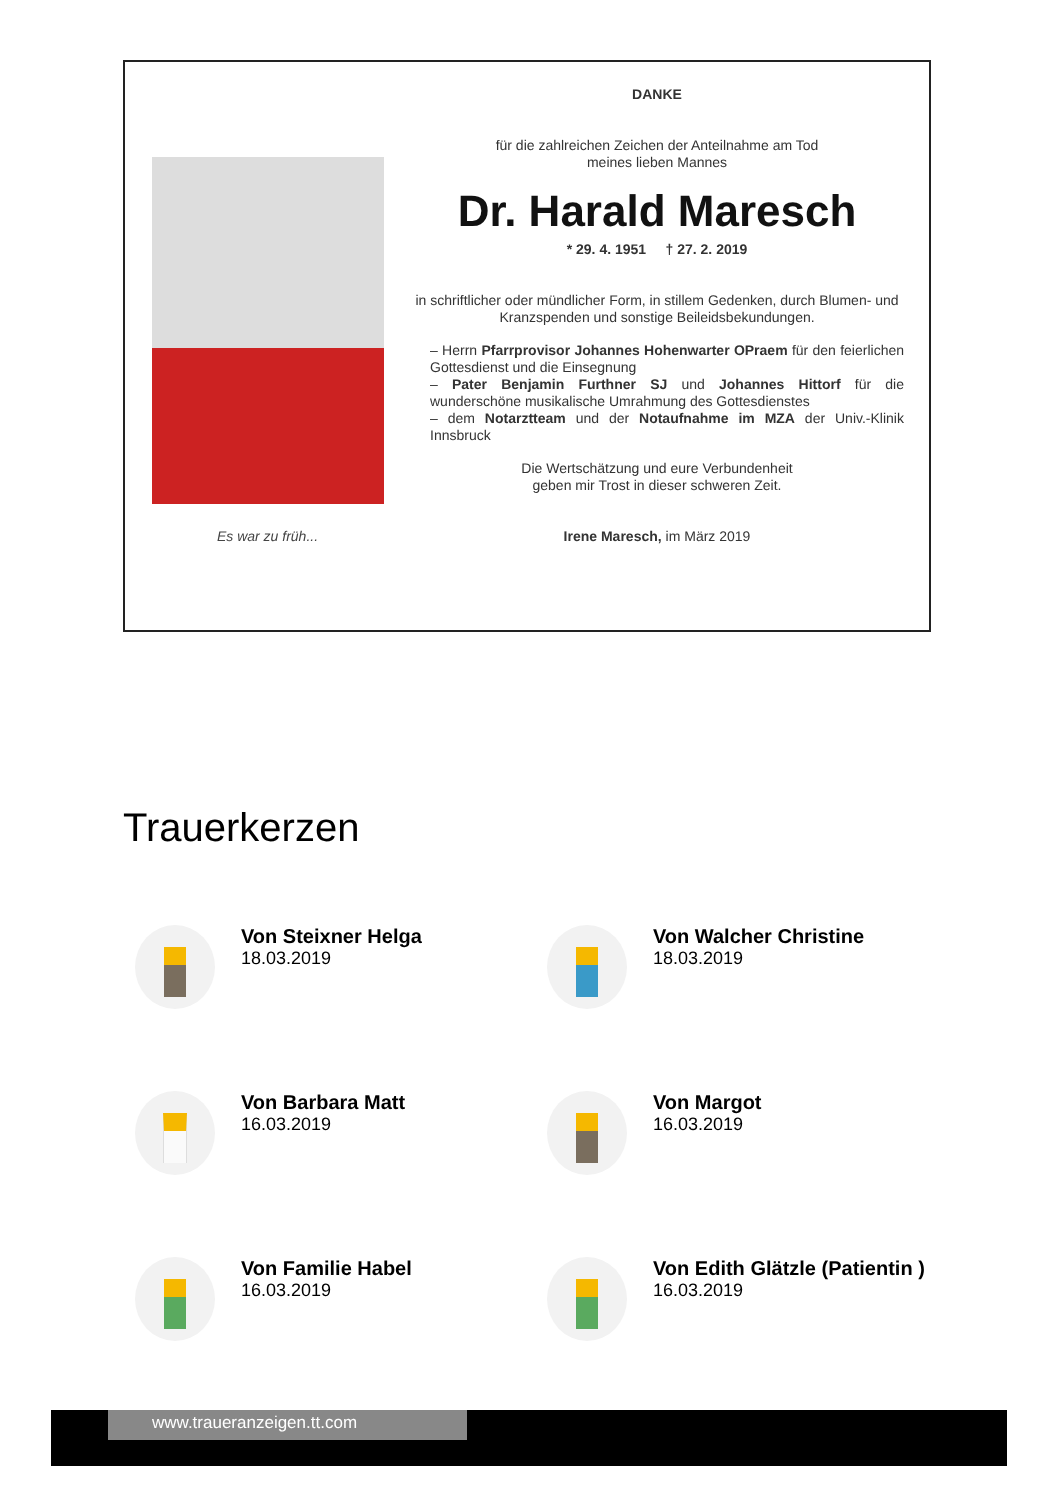Es war zu früh...
DANKE
für die zahlreichen Zeichen der Anteilnahme am Tod
meines lieben Mannes
Dr. Harald Maresch
* 29. 4. 1951 † 27. 2. 2019
in schriftlicher oder mündlicher Form, in stillem Gedenken, durch Blumen- und Kranzspenden und sonstige Beileidsbekundungen.
– Herrn Pfarrprovisor Johannes Hohenwarter OPraem für den feierlichen Gottesdienst und die Einsegnung
– Pater Benjamin Furthner SJ und Johannes Hittorf für die wunderschöne musikalische Umrahmung des Gottesdienstes
– dem Notarztteam und der Notaufnahme im MZA der Univ.-Klinik Innsbruck
Die Wertschätzung und eure Verbundenheit
geben mir Trost in dieser schweren Zeit.
Irene Maresch, im März 2019
Trauerkerzen
Von Steixner Helga
18.03.2019
Von Walcher Christine
18.03.2019
Von Barbara Matt
16.03.2019
Von Margot
16.03.2019
Von Familie Habel
16.03.2019
Von Edith Glätzle (Patientin )
16.03.2019
www.traueranzeigen.tt.com